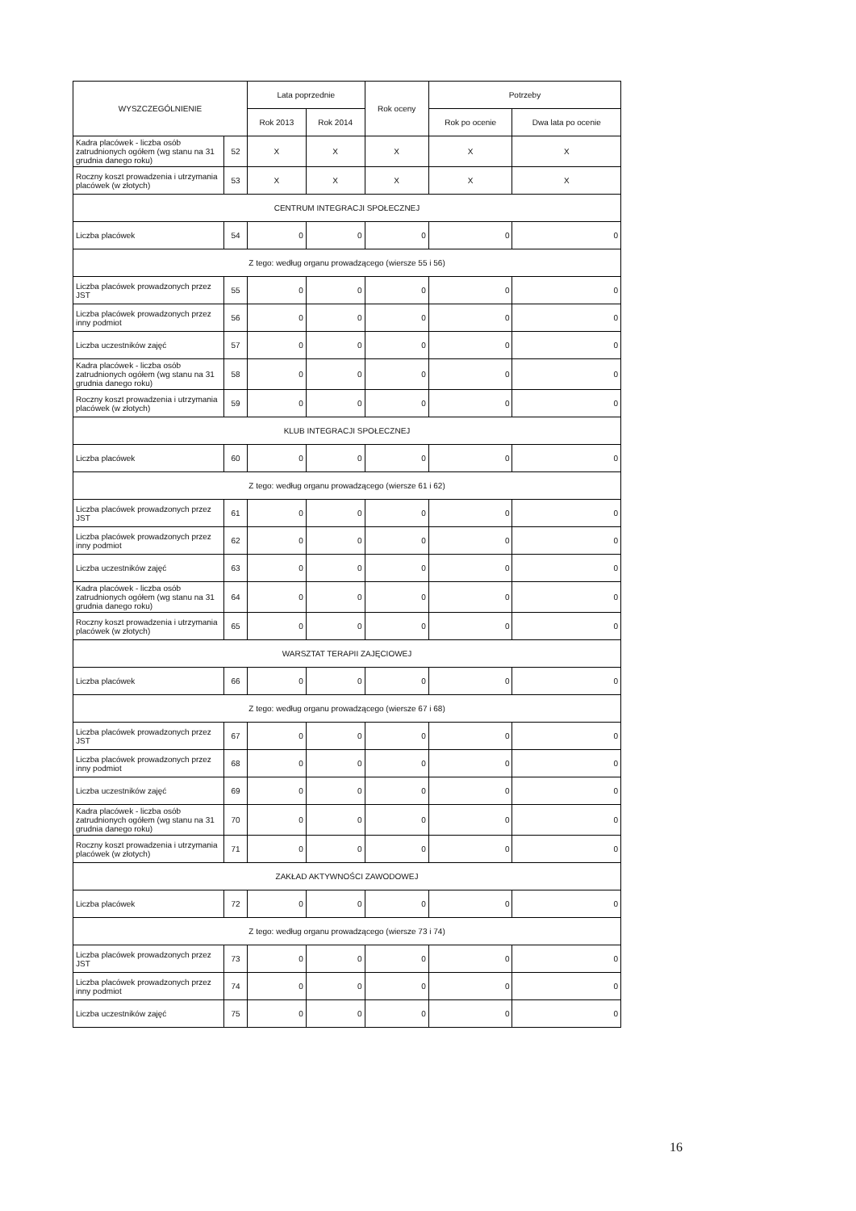| WYSZCZEGÓLNIENIE | | Lata poprzednie | | Rok oceny | Potrzeby | |
| --- | --- | --- | --- | --- | --- | --- |
| | | Rok 2013 | Rok 2014 | | Rok po ocenie | Dwa lata po ocenie |
| Kadra placówek - liczba osób zatrudnionych ogółem (wg stanu na 31 grudnia danego roku) | 52 | X | X | X | X | X |
| Roczny koszt prowadzenia i utrzymania placówek (w złotych) | 53 | X | X | X | X | X |
| CENTRUM INTEGRACJI SPOŁECZNEJ | | | | | | |
| Liczba placówek | 54 | 0 | 0 | 0 | 0 | 0 |
| Z tego: według organu prowadzącego (wiersze 55 i 56) | | | | | | |
| Liczba placówek prowadzonych przez JST | 55 | 0 | 0 | 0 | 0 | 0 |
| Liczba placówek prowadzonych przez inny podmiot | 56 | 0 | 0 | 0 | 0 | 0 |
| Liczba uczestników zajęć | 57 | 0 | 0 | 0 | 0 | 0 |
| Kadra placówek - liczba osób zatrudnionych ogółem (wg stanu na 31 grudnia danego roku) | 58 | 0 | 0 | 0 | 0 | 0 |
| Roczny koszt prowadzenia i utrzymania placówek (w złotych) | 59 | 0 | 0 | 0 | 0 | 0 |
| KLUB INTEGRACJI SPOŁECZNEJ | | | | | | |
| Liczba placówek | 60 | 0 | 0 | 0 | 0 | 0 |
| Z tego: według organu prowadzącego (wiersze 61 i 62) | | | | | | |
| Liczba placówek prowadzonych przez JST | 61 | 0 | 0 | 0 | 0 | 0 |
| Liczba placówek prowadzonych przez inny podmiot | 62 | 0 | 0 | 0 | 0 | 0 |
| Liczba uczestników zajęć | 63 | 0 | 0 | 0 | 0 | 0 |
| Kadra placówek - liczba osób zatrudnionych ogółem (wg stanu na 31 grudnia danego roku) | 64 | 0 | 0 | 0 | 0 | 0 |
| Roczny koszt prowadzenia i utrzymania placówek (w złotych) | 65 | 0 | 0 | 0 | 0 | 0 |
| WARSZTAT TERAPII ZAJĘCIOWEJ | | | | | | |
| Liczba placówek | 66 | 0 | 0 | 0 | 0 | 0 |
| Z tego: według organu prowadzącego (wiersze 67 i 68) | | | | | | |
| Liczba placówek prowadzonych przez JST | 67 | 0 | 0 | 0 | 0 | 0 |
| Liczba placówek prowadzonych przez inny podmiot | 68 | 0 | 0 | 0 | 0 | 0 |
| Liczba uczestników zajęć | 69 | 0 | 0 | 0 | 0 | 0 |
| Kadra placówek - liczba osób zatrudnionych ogółem (wg stanu na 31 grudnia danego roku) | 70 | 0 | 0 | 0 | 0 | 0 |
| Roczny koszt prowadzenia i utrzymania placówek (w złotych) | 71 | 0 | 0 | 0 | 0 | 0 |
| ZAKŁAD AKTYWNOŚCI ZAWODOWEJ | | | | | | |
| Liczba placówek | 72 | 0 | 0 | 0 | 0 | 0 |
| Z tego: według organu prowadzącego (wiersze 73 i 74) | | | | | | |
| Liczba placówek prowadzonych przez JST | 73 | 0 | 0 | 0 | 0 | 0 |
| Liczba placówek prowadzonych przez inny podmiot | 74 | 0 | 0 | 0 | 0 | 0 |
| Liczba uczestników zajęć | 75 | 0 | 0 | 0 | 0 | 0 |
16